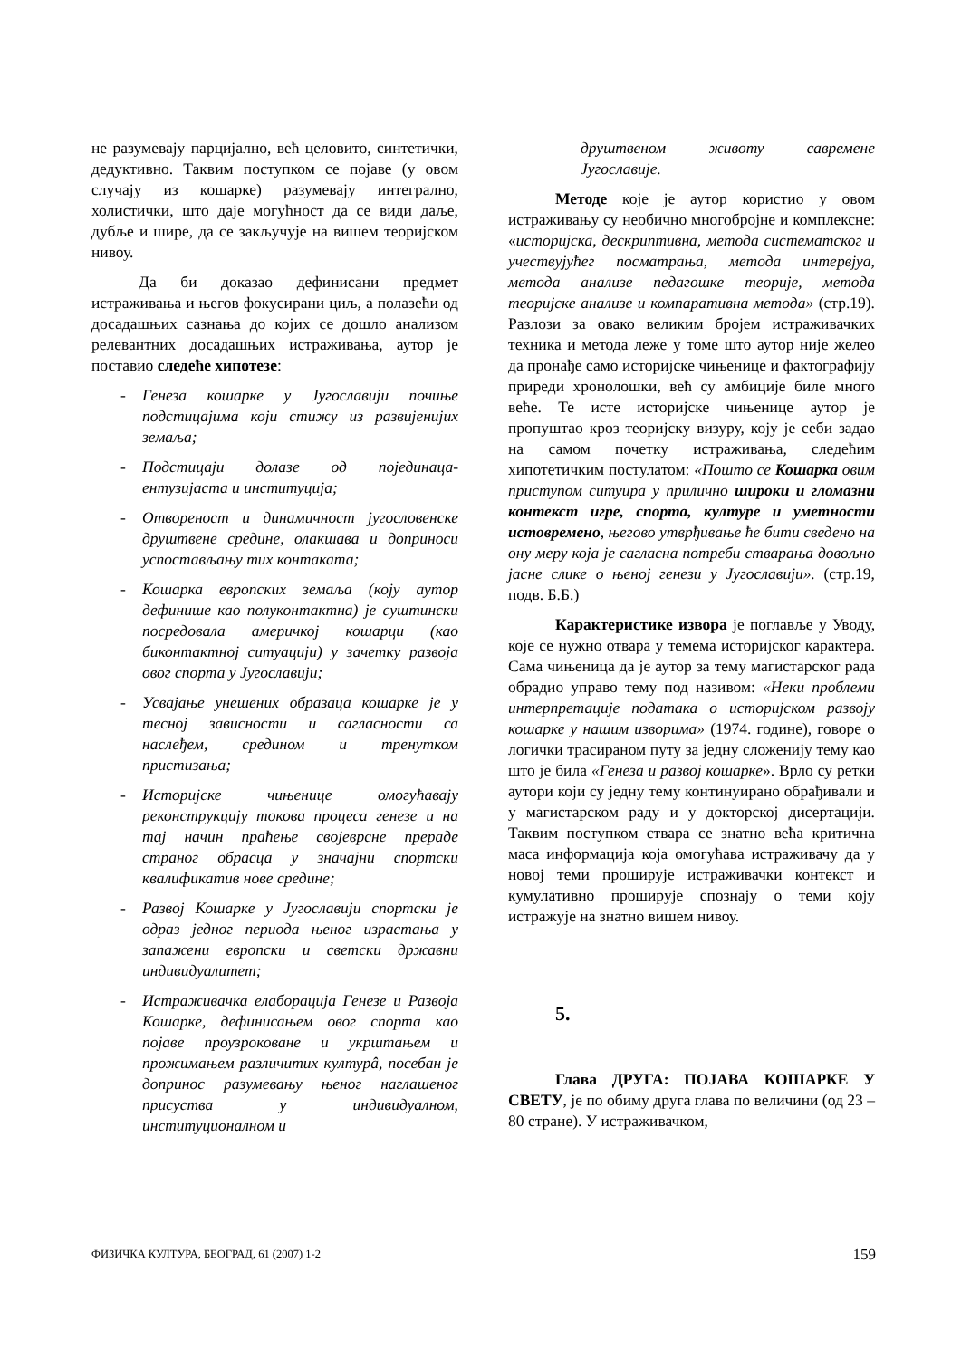не разумевају парцијално, већ целовито, синтетички, дедуктивно. Таквим поступком се појаве (у овом случају из кошарке) разумевају интегрално, холистички, што даје могућност да се види даље, дубље и шире, да се закључује на вишем теоријском нивоу.
Да би доказао дефинисани предмет истраживања и његов фокусирани циљ, а полазећи од досадашњих сазнања до којих се дошло анализом релевантних досадашњих истраживања, аутор је поставио следеће хипотезе:
- Генеза кошарке у Југославији почиње подстицајима који стижу из развијенијих земаља;
- Подстицаји долазе од појединаца-ентузијаста и институција;
- Отвореност и динамичност југословенске друштвене средине, олакшава и доприноси успостављању тих контаката;
- Кошарка европских земаља (коју аутор дефинише као полуконтактна) је суштински посредовала америчкој кошарци (као биконтактној ситуацији) у зачетку развоја овог спорта у Југославији;
- Усвајање унешених образаца кошарке је у тесној зависности и сагласности са наслеђем, средином и тренутком пристизања;
- Историјске чињенице омогућавају реконструкцију токова процеса генезе и на тај начин праћење својеврсне прераде страног обрасца у значајни спортски квалификатив нове средине;
- Развој Кошарке у Југославији спортски је одраз једног периода њеног израстања у запажени европски и светски државни индивидуалитет;
- Истраживачка елаборација Генезе и Развоја Кошарке, дефинисањем овог спорта као појаве проузроковане и укрштањем и прожимањем различитих културâ, посебан је допринос разумевању њеног наглашеног присуства у индивидуалном, институционалном и
друштвеном животу савремене Југославије.
Методе које је аутор користио у овом истраживању су необично многобројне и комплексне: «историјска, дескриптивна, метода систематског и учествујућег посматрања, метода интервјуа, метода анализе педагошке теорије, метода теоријске анализе и компаративна метода» (стр.19). Разлози за овако великим бројем истраживачких техника и метода леже у томе што аутор није желео да пронађе само историјске чињенице и фактографију приреди хронолошки, већ су амбиције биле много веће. Те исте историјске чињенице аутор је пропуштао кроз теоријску визуру, коју је себи задао на самом почетку истраживања, следећим хипотетичким постулатом: «Пошто се Кошарка овим приступом ситуира у прилично широки и гломазни контекст игре, спорта, културе и уметности истовремено, његово утврђивање ће бити сведено на ону меру која је сагласна потреби стварања довољно јасне слике о њеној генези у Југославији». (стр.19, подв. Б.Б.)
Карактеристике извора је поглавље у Уводу, које се нужно отвара у темема историјског карактера. Сама чињеница да је аутор за тему магистарског рада обрадио управо тему под називом: «Неки проблеми интерпретације података о историјском развоју кошарке у нашим изворима» (1974. године), говоре о логички трасираном путу за једну сложенију тему као што је била «Генеза и развој кошарке». Врло су ретки аутори који су једну тему континуирано обрађивали и у магистарском раду и у докторској дисертацији. Таквим поступком ствара се знатно већа критична маса информација која омогућава истраживачу да у новој теми проширује истраживачки контекст и кумулативно проширује спознају о теми коју истражује на знатно вишем нивоу.
5.
Глава ДРУГА: ПОЈАВА КОШАРКЕ У СВЕТУ, је по обиму друга глава по величини (од 23 – 80 стране). У истраживачком,
ФИЗИЧКА КУЛТУРА, БЕОГРАД, 61 (2007) 1-2 159